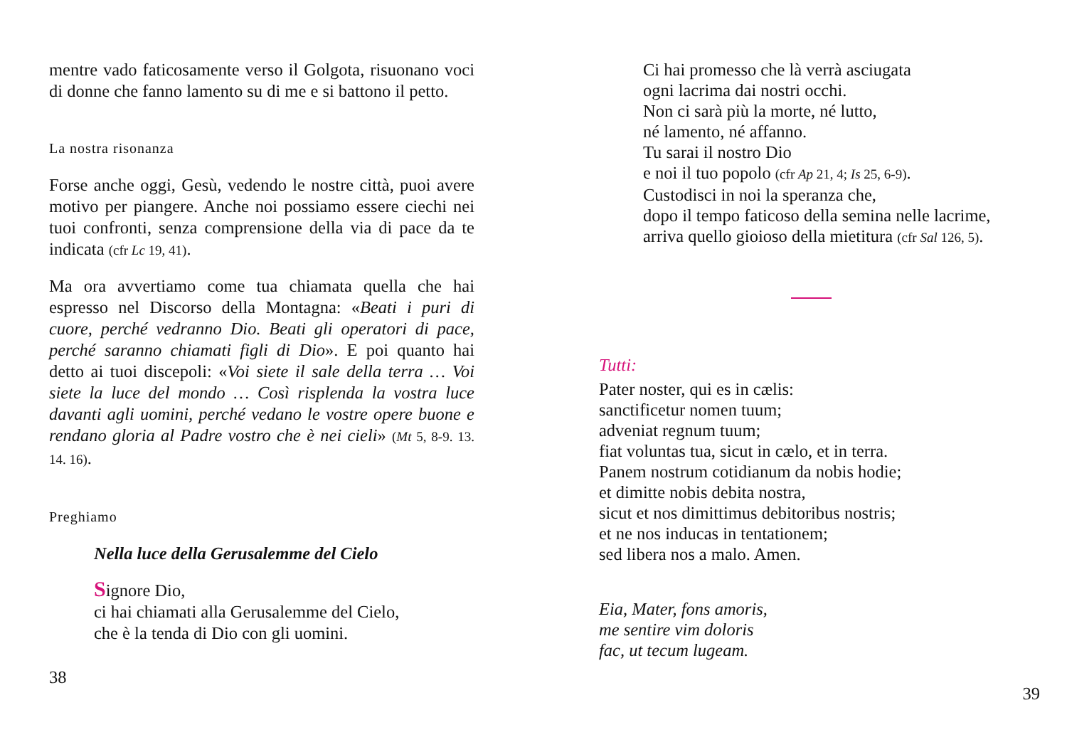mentre vado faticosamente verso il Golgota, risuonano voci di donne che fanno lamento su di me e si battono il petto.
La nostra risonanza
Forse anche oggi, Gesù, vedendo le nostre città, puoi avere motivo per piangere. Anche noi possiamo essere ciechi nei tuoi confronti, senza comprensione della via di pace da te indicata (cfr Lc 19, 41).
Ma ora avvertiamo come tua chiamata quella che hai espresso nel Discorso della Montagna: «Beati i puri di cuore, perché vedranno Dio. Beati gli operatori di pace, perché saranno chiamati figli di Dio». E poi quanto hai detto ai tuoi discepoli: «Voi siete il sale della terra … Voi siete la luce del mondo … Così risplenda la vostra luce davanti agli uomini, perché vedano le vostre opere buone e rendano gloria al Padre vostro che è nei cieli» (Mt 5, 8-9. 13. 14. 16).
Preghiamo
Nella luce della Gerusalemme del Cielo
Signore Dio,
ci hai chiamati alla Gerusalemme del Cielo,
che è la tenda di Dio con gli uomini.
38
Ci hai promesso che là verrà asciugata
ogni lacrima dai nostri occhi.
Non ci sarà più la morte, né lutto,
né lamento, né affanno.
Tu sarai il nostro Dio
e noi il tuo popolo (cfr Ap 21, 4; Is 25, 6-9).
Custodisci in noi la speranza che,
dopo il tempo faticoso della semina nelle lacrime,
arriva quello gioioso della mietitura (cfr Sal 126, 5).
Tutti:
Pater noster, qui es in cælis:
sanctificetur nomen tuum;
adveniat regnum tuum;
fiat voluntas tua, sicut in cælo, et in terra.
Panem nostrum cotidianum da nobis hodie;
et dimitte nobis debita nostra,
sicut et nos dimittimus debitoribus nostris;
et ne nos inducas in tentationem;
sed libera nos a malo. Amen.
Eia, Mater, fons amoris,
me sentire vim doloris
fac, ut tecum lugeam.
39